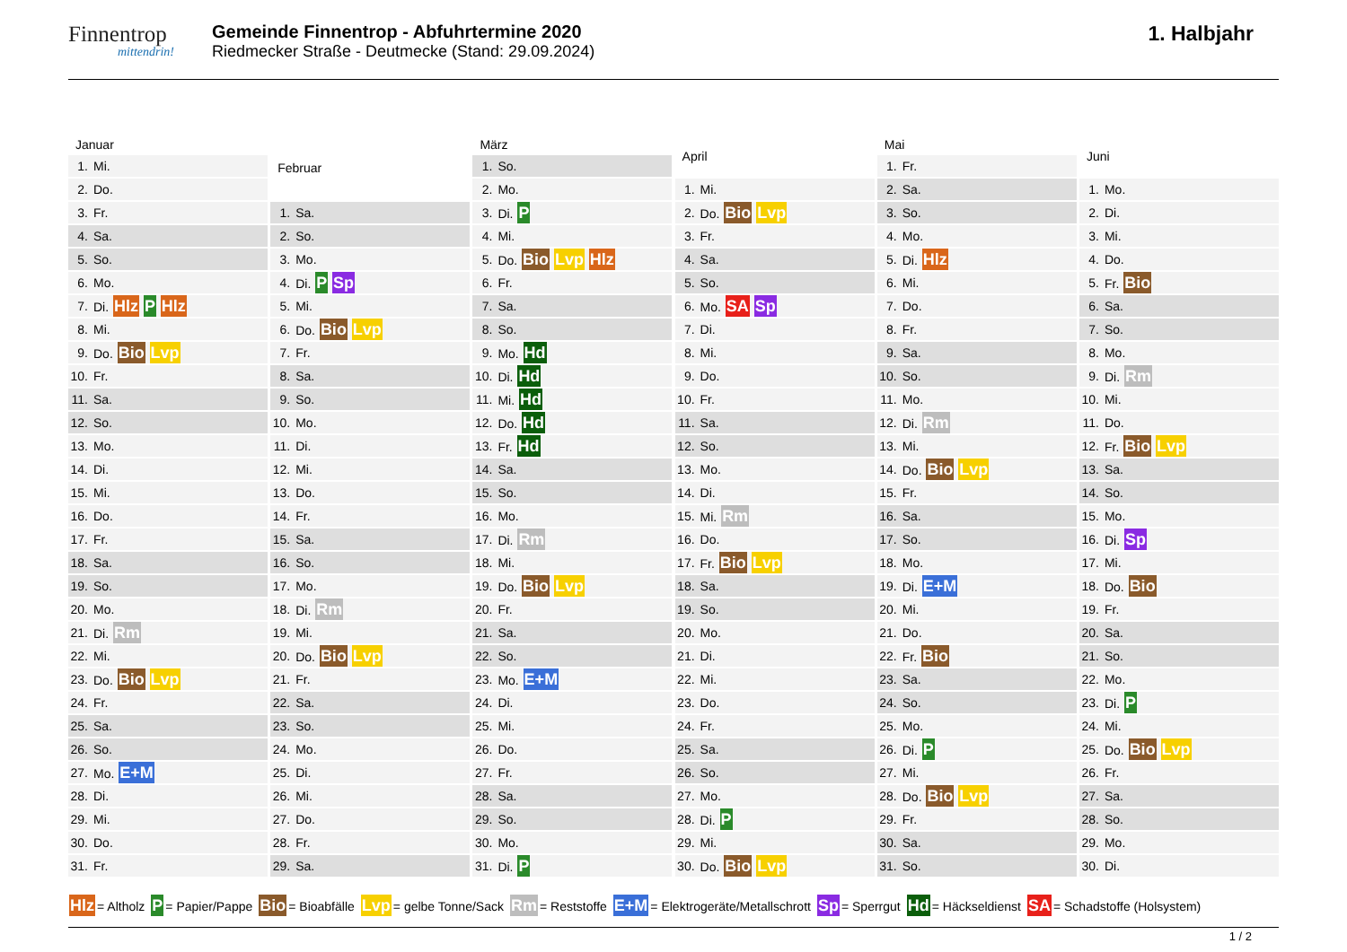Finnentrop
mittendrin!
Gemeinde Finnentrop - Abfuhrtermine 2020
Riedmecker Straße - Deutmecke (Stand: 29.09.2024)
1. Halbjahr
| Januar | |
| --- | --- |
| 1. | Mi. |
| 2. | Do. |
| 3. | Fr. |
| 4. | Sa. |
| 5. | So. |
| 6. | Mo. |
| 7. | Di. Hlz P Hlz |
| 8. | Mi. |
| 9. | Do. Bio Lvp |
| 10. | Fr. |
| 11. | Sa. |
| 12. | So. |
| 13. | Mo. |
| 14. | Di. |
| 15. | Mi. |
| 16. | Do. |
| 17. | Fr. |
| 18. | Sa. |
| 19. | So. |
| 20. | Mo. |
| 21. | Di. Rm |
| 22. | Mi. |
| 23. | Do. Bio Lvp |
| 24. | Fr. |
| 25. | Sa. |
| 26. | So. |
| 27. | Mo. E+M |
| 28. | Di. |
| 29. | Mi. |
| 30. | Do. |
| 31. | Fr. |
| Februar | |
| --- | --- |
| 1. | Sa. |
| 2. | So. |
| 3. | Mo. |
| 4. | Di. P Sp |
| 5. | Mi. |
| 6. | Do. Bio Lvp |
| 7. | Fr. |
| 8. | Sa. |
| 9. | So. |
| 10. | Mo. |
| 11. | Di. |
| 12. | Mi. |
| 13. | Do. |
| 14. | Fr. |
| 15. | Sa. |
| 16. | So. |
| 17. | Mo. |
| 18. | Di. Rm |
| 19. | Mi. |
| 20. | Do. Bio Lvp |
| 21. | Fr. |
| 22. | Sa. |
| 23. | So. |
| 24. | Mo. |
| 25. | Di. |
| 26. | Mi. |
| 27. | Do. |
| 28. | Fr. |
| 29. | Sa. |
| März | |
| --- | --- |
| 1. | So. |
| 2. | Mo. |
| 3. | Di. P |
| 4. | Mi. |
| 5. | Do. Bio Lvp Hlz |
| 6. | Fr. |
| 7. | Sa. |
| 8. | So. |
| 9. | Mo. Hd |
| 10. | Di. Hd |
| 11. | Mi. Hd |
| 12. | Do. Hd |
| 13. | Fr. Hd |
| 14. | Sa. |
| 15. | So. |
| 16. | Mo. |
| 17. | Di. Rm |
| 18. | Mi. |
| 19. | Do. Bio Lvp |
| 20. | Fr. |
| 21. | Sa. |
| 22. | So. |
| 23. | Mo. E+M |
| 24. | Di. |
| 25. | Mi. |
| 26. | Do. |
| 27. | Fr. |
| 28. | Sa. |
| 29. | So. |
| 30. | Mo. |
| 31. | Di. P |
| April | |
| --- | --- |
| 1. | Mi. |
| 2. | Do. Bio Lvp |
| 3. | Fr. |
| 4. | Sa. |
| 5. | So. |
| 6. | Mo. SA Sp |
| 7. | Di. |
| 8. | Mi. |
| 9. | Do. |
| 10. | Fr. |
| 11. | Sa. |
| 12. | So. |
| 13. | Mo. |
| 14. | Di. |
| 15. | Mi. Rm |
| 16. | Do. |
| 17. | Fr. Bio Lvp |
| 18. | Sa. |
| 19. | So. |
| 20. | Mo. |
| 21. | Di. |
| 22. | Mi. |
| 23. | Do. |
| 24. | Fr. |
| 25. | Sa. |
| 26. | So. |
| 27. | Mo. |
| 28. | Di. P |
| 29. | Mi. |
| 30. | Do. Bio Lvp |
| Mai | |
| --- | --- |
| 1. | Fr. |
| 2. | Sa. |
| 3. | So. |
| 4. | Mo. |
| 5. | Di. Hlz |
| 6. | Mi. |
| 7. | Do. |
| 8. | Fr. |
| 9. | Sa. |
| 10. | So. |
| 11. | Mo. |
| 12. | Di. Rm |
| 13. | Mi. |
| 14. | Do. Bio Lvp |
| 15. | Fr. |
| 16. | Sa. |
| 17. | So. |
| 18. | Mo. |
| 19. | Di. E+M |
| 20. | Mi. |
| 21. | Do. |
| 22. | Fr. Bio |
| 23. | Sa. |
| 24. | So. |
| 25. | Mo. |
| 26. | Di. P |
| 27. | Mi. |
| 28. | Do. Bio Lvp |
| 29. | Fr. |
| 30. | Sa. |
| 31. | So. |
| Juni | |
| --- | --- |
| 1. | Mo. |
| 2. | Di. |
| 3. | Mi. |
| 4. | Do. |
| 5. | Fr. Bio |
| 6. | Sa. |
| 7. | So. |
| 8. | Mo. |
| 9. | Di. Rm |
| 10. | Mi. |
| 11. | Do. |
| 12. | Fr. Bio Lvp |
| 13. | Sa. |
| 14. | So. |
| 15. | Mo. |
| 16. | Di. Sp |
| 17. | Mi. |
| 18. | Do. Bio |
| 19. | Fr. |
| 20. | Sa. |
| 21. | So. |
| 22. | Mo. |
| 23. | Di. P |
| 24. | Mi. |
| 25. | Do. Bio Lvp |
| 26. | Fr. |
| 27. | Sa. |
| 28. | So. |
| 29. | Mo. |
| 30. | Di. |
Hlz = Altholz P = Papier/Pappe Bio = Bioabfälle Lvp = gelbe Tonne/Sack Rm = Reststoffe E+M = Elektrogeräte/Metallschrott Sp = Sperrgut Hd = Häckseldienst SA = Schadstoffe (Holsystem)
1 / 2